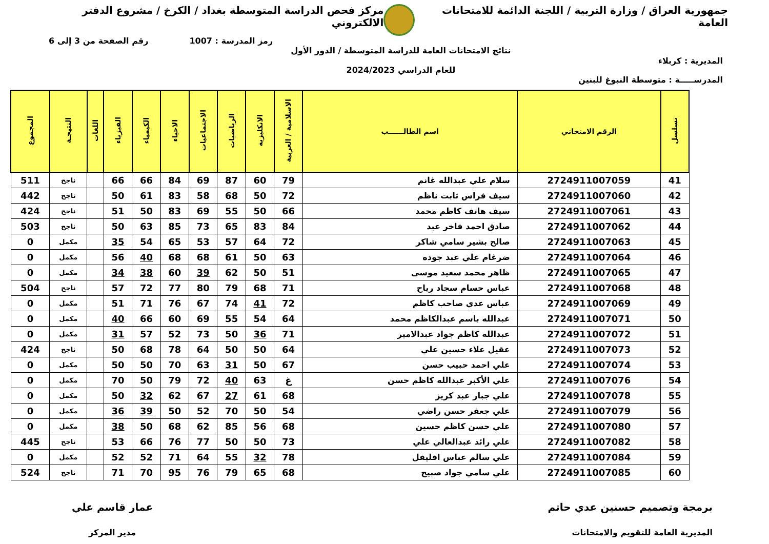جمهورية العراق / وزارة التربية / اللجنة الدائمة للامتحانات العامة
مركز فحص الدراسة المتوسطة بغداد / الكرخ / مشروع الدفتر الالكتروني
رمز المدرسة : 1007 رقم الصفحة من 3 إلى 6
المديرية : كربلاء
نتائج الامتحانات العامة للدراسة المتوسطة / الدور الأول
للعام الدراسي 2024/2023
المدرســـــة : متوسطة النبوغ للبنين
| تسلسل | الرقم الامتحاني | اسم الطالــــــب | الاسلامية / العربية | الانكليزية | الرياضيات | الاجتماعيات | الاحياء | الكيمياء | الفيزياء | اللغات | النتيجـة | المجموع |
| --- | --- | --- | --- | --- | --- | --- | --- | --- | --- | --- | --- | --- |
| 41 | 2724911007059 | سلام علي عبدالله غانم | 79 | 60 | 87 | 69 | 84 | 66 | 66 | | ناجح | 511 |
| 42 | 2724911007060 | سيف فراس ثابت ناظم | 72 | 50 | 68 | 58 | 83 | 61 | 50 | | ناجح | 442 |
| 43 | 2724911007061 | سيف هاتف كاظم محمد | 66 | 50 | 55 | 69 | 83 | 50 | 51 | | ناجح | 424 |
| 44 | 2724911007062 | صادق احمد فاخر عبد | 84 | 83 | 65 | 73 | 85 | 63 | 50 | | ناجح | 503 |
| 45 | 2724911007063 | صالح بشير سامي شاكر | 72 | 64 | 57 | 53 | 65 | 54 | 35 | | مكمل | 0 |
| 46 | 2724911007064 | ضرغام علي عبد جوده | 63 | 50 | 61 | 68 | 68 | 40 | 56 | | مكمل | 0 |
| 47 | 2724911007065 | ظاهر محمد سعيد موسى | 51 | 50 | 62 | 39 | 60 | 38 | 34 | | مكمل | 0 |
| 48 | 2724911007068 | عباس حسام سجاد رياح | 71 | 68 | 79 | 80 | 77 | 72 | 57 | | ناجح | 504 |
| 49 | 2724911007069 | عباس عدي صاحب كاظم | 72 | 41 | 74 | 67 | 76 | 71 | 51 | | مكمل | 0 |
| 50 | 2724911007071 | عبدالله باسم عبدالكاظم محمد | 64 | 54 | 55 | 69 | 60 | 66 | 40 | | مكمل | 0 |
| 51 | 2724911007072 | عبدالله كاظم جواد عبدالامير | 71 | 36 | 50 | 73 | 52 | 57 | 31 | | مكمل | 0 |
| 52 | 2724911007073 | عقيل علاء حسين علي | 64 | 50 | 50 | 64 | 78 | 68 | 50 | | ناجح | 424 |
| 53 | 2724911007074 | علي احمد حبيب حسن | 67 | 50 | 31 | 63 | 70 | 50 | 50 | | مكمل | 0 |
| 54 | 2724911007076 | علي الأكبر عبدالله كاظم حسن | غ | 63 | 40 | 72 | 79 | 50 | 70 | | مكمل | 0 |
| 55 | 2724911007078 | علي جبار عبد كريز | 68 | 61 | 27 | 67 | 62 | 32 | 50 | | مكمل | 0 |
| 56 | 2724911007079 | علي جعفر حسن راضي | 54 | 50 | 70 | 52 | 50 | 39 | 36 | | مكمل | 0 |
| 57 | 2724911007080 | علي حسن كاظم حسين | 68 | 56 | 85 | 62 | 68 | 50 | 38 | | مكمل | 0 |
| 58 | 2724911007082 | علي رائد عبدالعالي علي | 73 | 50 | 50 | 77 | 76 | 66 | 53 | | ناجح | 445 |
| 59 | 2724911007084 | علي سالم عباس افليفل | 78 | 32 | 55 | 64 | 71 | 52 | 52 | | مكمل | 0 |
| 60 | 2724911007085 | علي سامي جواد صبيح | 68 | 65 | 79 | 76 | 95 | 70 | 71 | | ناجح | 524 |
برمجة وتصميم حسنين عدي حاتم
المديرية العامة للتقويم والامتحانات
عمار قاسم علي
مدير المركز